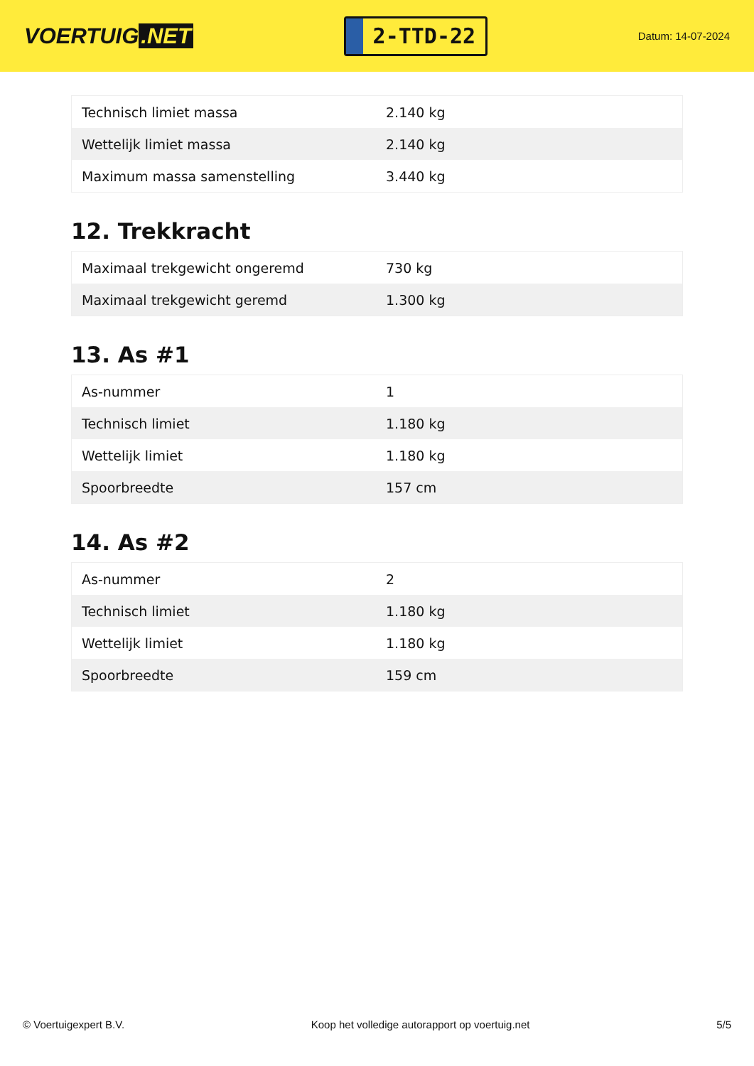VOERTUIG.NET
2-TTD-22
Datum: 14-07-2024
| Technisch limiet massa | 2.140 kg |
| Wettelijk limiet massa | 2.140 kg |
| Maximum massa samenstelling | 3.440 kg |
12. Trekkracht
| Maximaal trekgewicht ongeremd | 730 kg |
| Maximaal trekgewicht geremd | 1.300 kg |
13. As #1
| As-nummer | 1 |
| Technisch limiet | 1.180 kg |
| Wettelijk limiet | 1.180 kg |
| Spoorbreedte | 157 cm |
14. As #2
| As-nummer | 2 |
| Technisch limiet | 1.180 kg |
| Wettelijk limiet | 1.180 kg |
| Spoorbreedte | 159 cm |
© Voertuigexpert B.V. Koop het volledige autorapport op voertuig.net 5/5